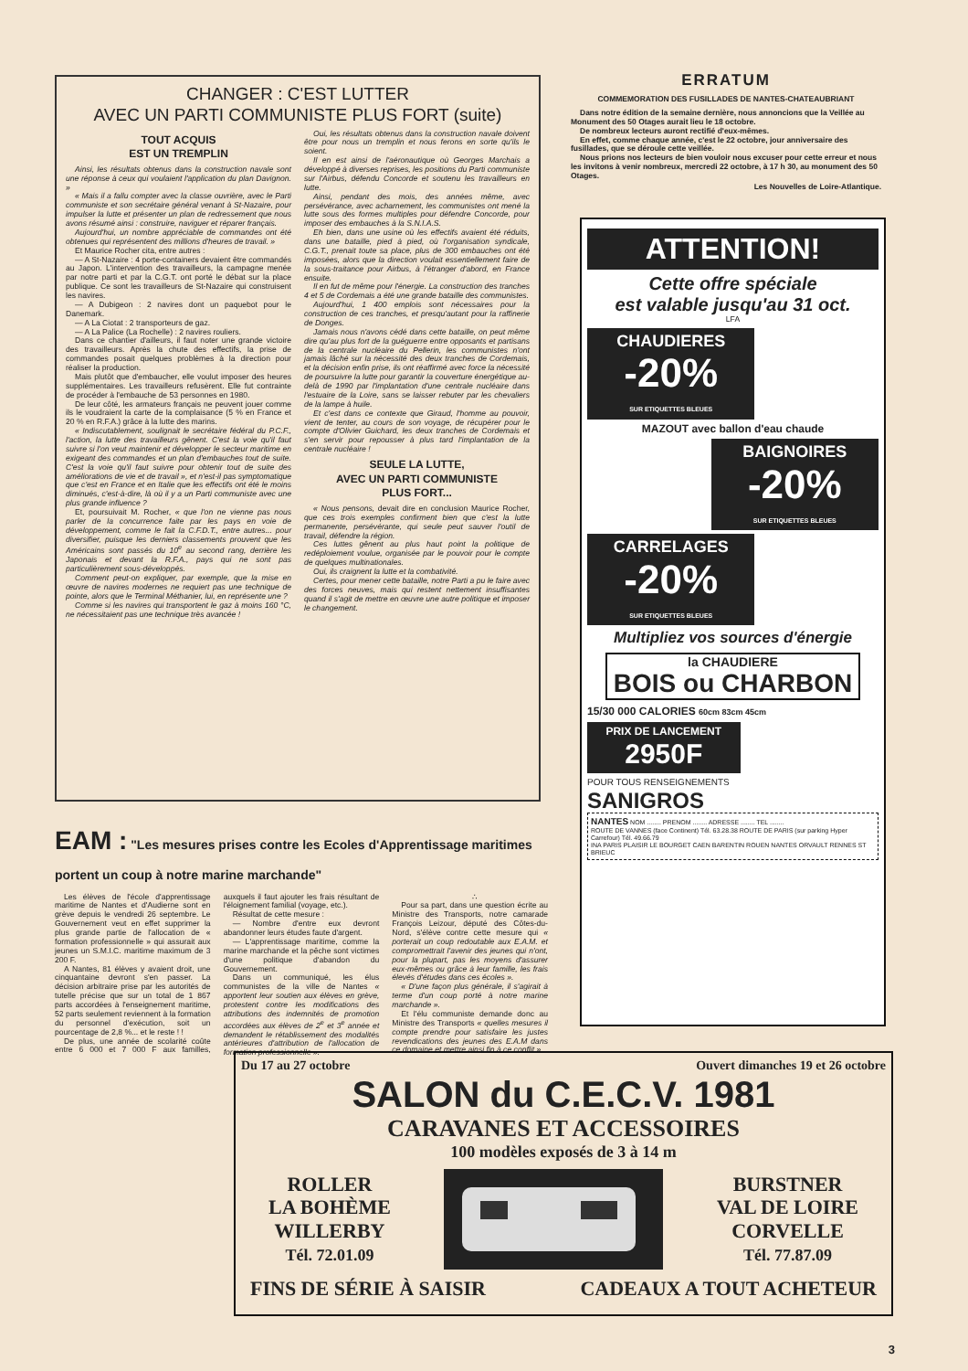CHANGER : C'EST LUTTER
AVEC UN PARTI COMMUNISTE PLUS FORT (suite)
TOUT ACQUIS
EST UN TREMPLIN
Ainsi, les résultats obtenus dans la construction navale sont une réponse à ceux qui voulaient l'application du plan Davignon. »
« Mais il a fallu compter avec la classe ouvrière, avec le Parti communiste et son secrétaire général venant à St-Nazaire, pour impulser la lutte et présenter un plan de redressement que nous avons résumé ainsi : construire, naviguer et réparer français.
Aujourd'hui, un nombre appréciable de commandes ont été obtenues qui représentent des millions d'heures de travail. »
Et Maurice Rocher cita, entre autres :
— A St-Nazaire : 4 porte-containers devaient être commandés au Japon. L'intervention des travailleurs, la campagne menée par notre parti et par la C.G.T. ont porté le débat sur la place publique. Ce sont les travailleurs de St-Nazaire qui construisent les navires.
— A Dubigeon : 2 navires dont un paquebot pour le Danemark.
— A La Ciotat : 2 transporteurs de gaz.
— A La Palice (La Rochelle) : 2 navires rouliers.
Dans ce chantier d'ailleurs, il faut noter une grande victoire des travailleurs. Après la chute des effectifs, la prise de commandes posait quelques problèmes à la direction pour réaliser la production.
Mais plutôt que d'embaucher, elle voulut imposer des heures supplémentaires. Les travailleurs refusèrent. Elle fut contrainte de procéder à l'embauche de 53 personnes en 1980.
De leur côté, les armateurs français ne peuvent jouer comme ils le voudraient la carte de la complaisance (5 % en France et 20 % en R.F.A.) grâce à la lutte des marins.
« Indiscutablement, soulignait le secrétaire fédéral du P.C.F., l'action, la lutte des travailleurs gênent. C'est la voie qu'il faut suivre si l'on veut maintenir et développer le secteur maritime en exigeant des commandes et un plan d'embauches tout de suite. C'est la voie qu'il faut suivre pour obtenir tout de suite des améliorations de vie et de travail », et n'est-il pas symptomatique que c'est en France et en Italie que les effectifs ont été le moins diminués, c'est-à-dire, là où il y a un Parti communiste avec une plus grande influence ?
Et, poursuivait M. Rocher, « que l'on ne vienne pas nous parler de la concurrence faite par les pays en voie de développement, comme le fait la C.F.D.T., entre autres... pour diversifier, puisque les derniers classements prouvent que les Américains sont passés du 10<sup>e</sup> au second rang, derrière les Japonais et devant la R.F.A., pays qui ne sont pas particulièrement sous-développés.
Comment peut-on expliquer, par exemple, que la mise en œuvre de navires modernes ne requiert pas une technique de pointe, alors que le Terminal Méthanier, lui, en représente une ?
Comme si les navires qui transportent le gaz à moins 160 °C, ne nécessitaient pas une technique très avancée !
Oui, les résultats obtenus dans la construction navale doivent être pour nous un tremplin et nous ferons en sorte qu'ils le soient.
Il en est ainsi de l'aéronautique où Georges Marchais a développé à diverses reprises, les positions du Parti communiste sur l'Airbus, défendu Concorde et soutenu les travailleurs en lutte.
Ainsi, pendant des mois, des années même, avec persévérance, avec acharnement, les communistes ont mené la lutte sous des formes multiples pour défendre Concorde, pour imposer des embauches à la S.N.I.A.S.
Eh bien, dans une usine où les effectifs avaient été réduits, dans une bataille, pied à pied, où l'organisation syndicale, C.G.T., prenait toute sa place, plus de 300 embauches ont été imposées, alors que la direction voulait essentiellement faire de la sous-traitance pour Airbus, à l'étranger d'abord, en France ensuite.
Il en fut de même pour l'énergie. La construction des tranches 4 et 5 de Cordemais a été une grande bataille des communistes.
Aujourd'hui, 1 400 emplois sont nécessaires pour la construction de ces tranches, et presqu'autant pour la raffinerie de Donges.
Jamais nous n'avons cédé dans cette bataille, on peut même dire qu'au plus fort de la guéguerre entre opposants et partisans de la centrale nucléaire du Pellerin, les communistes n'ont jamais lâché sur la nécessité des deux tranches de Cordemais, et la décision enfin prise, ils ont réaffirmé avec force la nécessité de poursuivre la lutte pour garantir la couverture énergétique au-delà de 1990 par l'implantation d'une centrale nucléaire dans l'estuaire de la Loire, sans se laisser rebuter par les chevaliers de la lampe à huile.
Et c'est dans ce contexte que Giraud, l'homme au pouvoir, vient de tenter, au cours de son voyage, de récupérer pour le compte d'Olivier Guichard, les deux tranches de Cordemais et s'en servir pour repousser à plus tard l'implantation de la centrale nucléaire !
SEULE LA LUTTE,
AVEC UN PARTI COMMUNISTE
PLUS FORT...
« Nous pensons, devait dire en conclusion Maurice Rocher, que ces trois exemples confirment bien que c'est la lutte permanente, persévérante, qui seule peut sauver l'outil de travail, défendre la région.
Ces luttes gênent au plus haut point la politique de redéploiement voulue, organisée par le pouvoir pour le compte de quelques multinationales.
Oui, ils craignent la lutte et la combativité.
Certes, pour mener cette bataille, notre Parti a pu le faire avec des forces neuves, mais qui restent nettement insuffisantes quand il s'agit de mettre en œuvre une autre politique et imposer le changement.
ERRATUM
COMMEMORATION DES FUSILLADES DE NANTES-CHATEAUBRIANT
Dans notre édition de la semaine dernière, nous annoncions que la Veillée au Monument des 50 Otages aurait lieu le 18 octobre.
De nombreux lecteurs auront rectifié d'eux-mêmes.
En effet, comme chaque année, c'est le 22 octobre, jour anniversaire des fusillades, que se déroule cette veillée.
Nous prions nos lecteurs de bien vouloir nous excuser pour cette erreur et nous les invitons à venir nombreux, mercredi 22 octobre, à 17 h 30, au monument des 50 Otages.
Les Nouvelles de Loire-Atlantique.
ATTENTION!
Cette offre spéciale
est valable jusqu'au 31 oct.
LFA
CHAUDIERES
-20%
SUR ETIQUETTES BLEUES
MAZOUT avec ballon d'eau chaude
BAIGNOIRES
-20%
SUR ETIQUETTES BLEUES
CARRELAGES
-20%
SUR ETIQUETTES BLEUES
Multipliez vos sources d'énergie
la CHAUDIERE
BOIS ou CHARBON
15/30 000 CALORIES 60cm 83cm 45cm
PRIX DE LANCEMENT
2950F
POUR TOUS RENSEIGNEMENTS
SANIGROS
NANTES NOM ........ PRENOM ........ ADRESSE ........ TEL ........
ROUTE DE VANNES (face Continent) Tél. 63.28.38 ROUTE DE PARIS (sur parking Hyper Carrefour) Tél. 49.66.79
INA PARIS PLAISIR LE BOURGET CAEN BARENTIN ROUEN NANTES ORVAULT RENNES ST BRIEUC
EAM : "Les mesures prises contre les Ecoles d'Apprentissage maritimes portent un coup à notre marine marchande"
Les élèves de l'école d'apprentissage maritime de Nantes et d'Audierne sont en grève depuis le vendredi 26 septembre. Le Gouvernement veut en effet supprimer la plus grande partie de l'allocation de « formation professionnelle » qui assurait aux jeunes un S.M.I.C. maritime maximum de 3 200 F.
A Nantes, 81 élèves y avaient droit, une cinquantaine devront s'en passer. La décision arbitraire prise par les autorités de tutelle précise que sur un total de 1 867 parts accordées à l'enseignement maritime, 52 parts seulement reviennent à la formation du personnel d'exécution, soit un pourcentage de 2,8 %... et le reste ! !
De plus, une année de scolarité coûte entre 6 000 et 7 000 F aux familles, auxquels il faut ajouter les frais résultant de l'éloignement familial (voyage, etc.).
Résultat de cette mesure :
— Nombre d'entre eux devront abandonner leurs études faute d'argent.
— L'apprentissage maritime, comme la marine marchande et la pêche sont victimes d'une politique d'abandon du Gouvernement.
Dans un communiqué, les élus communistes de la ville de Nantes « apportent leur soutien aux élèves en grève, protestent contre les modifications des attributions des indemnités de promotion accordées aux élèves de 2<sup>e</sup> et 3<sup>e</sup> année et demandent le rétablissement des modalités antérieures d'attribution de l'allocation de formation professionnelle ».
∴
Pour sa part, dans une question écrite au Ministre des Transports, notre camarade François Leizour, député des Côtes-du-Nord, s'élève contre cette mesure qui « porterait un coup redoutable aux E.A.M. et compromettrait l'avenir des jeunes qui n'ont, pour la plupart, pas les moyens d'assurer eux-mêmes ou grâce à leur famille, les frais élevés d'études dans ces écoles ».
« D'une façon plus générale, il s'agirait à terme d'un coup porté à notre marine marchande ».
Et l'élu communiste demande donc au Ministre des Transports « quelles mesures il compte prendre pour satisfaire les justes revendications des jeunes des E.A.M dans ce domaine et mettre ainsi fin à ce conflit ».
Du 17 au 27 octobre Ouvert dimanches 19 et 26 octobre
SALON du C.E.C.V. 1981
CARAVANES ET ACCESSOIRES
100 modèles exposés de 3 à 14 m
ROLLER
LA BOHÈME
WILLERBY
Tél. 72.01.09
BURSTNER
VAL DE LOIRE
CORVELLE
Tél. 77.87.09
FINS DE SÉRIE À SAISIR CADEAUX A TOUT ACHETEUR
3